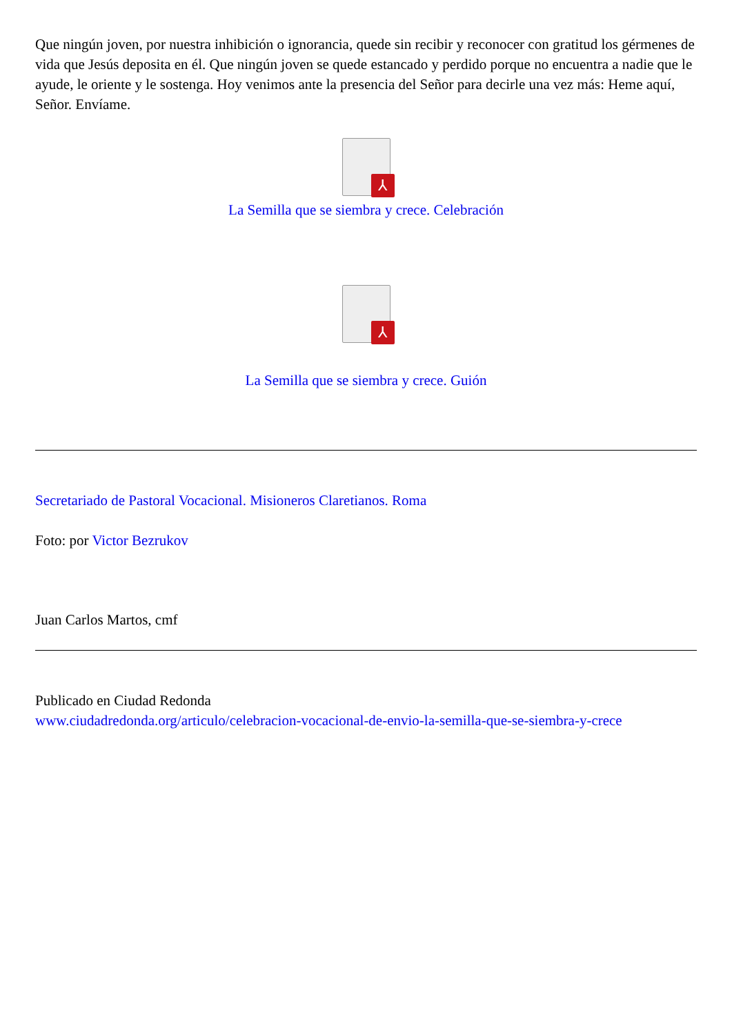Que ningún joven, por nuestra inhibición o ignorancia, quede sin recibir y reconocer con gratitud los gérmenes de vida que Jesús deposita en él. Que ningún joven se quede estancado y perdido porque no encuentra a nadie que le ayude, le oriente y le sostenga. Hoy venimos ante la presencia del Señor para decirle una vez más: Heme aquí, Señor. Envíame.
⅄
La Semilla que se siembra y crece. Celebración
⅄
La Semilla que se siembra y crece. Guión
Secretariado de Pastoral Vocacional. Misioneros Claretianos. Roma
Foto: por Victor Bezrukov
Juan Carlos Martos, cmf
Publicado en Ciudad Redonda
www.ciudadredonda.org/articulo/celebracion-vocacional-de-envio-la-semilla-que-se-siembra-y-crece